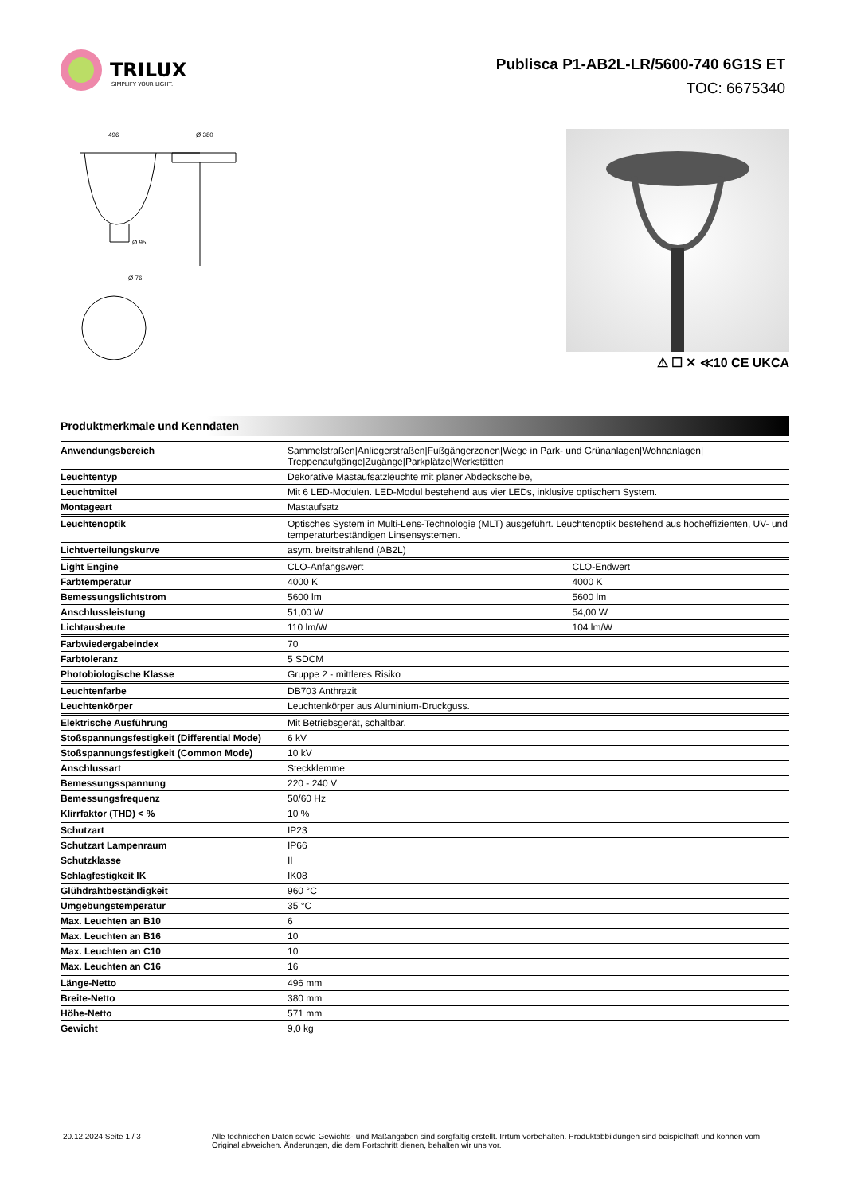TRILUX
SIMPLIFY YOUR LIGHT.
Publisca P1-AB2L-LR/5600-740 6G1S ET
TOC: 6675340
496
Ø 380
Ø 95
Ø 76
⚠ ☐ ✕ ≪10 CE UKCA
Produktmerkmale und Kenndaten
| Anwendungsbereich | Sammelstraßen/Anliegerstraßen/Fußgängerzonen/Wege in Park- und Grünanlagen/Wohnanlagen/ Treppenaufgänge/Zugänge/Parkplätze/Werkstätten | |
| Leuchtentyp | Dekorative Mastaufsatzleuchte mit planer Abdeckscheibe, | |
| Leuchtmittel | Mit 6 LED-Modulen. LED-Modul bestehend aus vier LEDs, inklusive optischem System. | |
| Montageart | Mastaufsatz | |
| Leuchtenoptik | Optisches System in Multi-Lens-Technologie (MLT) ausgeführt. Leuchtenoptik bestehend aus hocheffizienten, UV- und temperaturbeständigen Linsensystemen. | |
| Lichtverteilungskurve | asym. breitstrahlend (AB2L) | |
| Light Engine | CLO-Anfangswert | CLO-Endwert |
| Farbtemperatur | 4000 K | 4000 K |
| Bemessungslichtstrom | 5600 lm | 5600 lm |
| Anschlussleistung | 51,00 W | 54,00 W |
| Lichtausbeute | 110 lm/W | 104 lm/W |
| Farbwiedergabeindex | 70 | |
| Farbtoleranz | 5 SDCM | |
| Photobiologische Klasse | Gruppe 2 - mittleres Risiko | |
| Leuchtenfarbe | DB703 Anthrazit | |
| Leuchtenkörper | Leuchtenkörper aus Aluminium-Druckguss. | |
| Elektrische Ausführung | Mit Betriebsgerät, schaltbar. | |
| Stoßspannungsfestigkeit (Differential Mode) | 6 kV | |
| Stoßspannungsfestigkeit (Common Mode) | 10 kV | |
| Anschlussart | Steckklemme | |
| Bemessungsspannung | 220 - 240 V | |
| Bemessungsfrequenz | 50/60 Hz | |
| Klirrfaktor (THD) < % | 10 % | |
| Schutzart | IP23 | |
| Schutzart Lampenraum | IP66 | |
| Schutzklasse | II | |
| Schlagfestigkeit IK | IK08 | |
| Glühdrahtbeständigkeit | 960 °C | |
| Umgebungstemperatur | 35 °C | |
| Max. Leuchten an B10 | 6 | |
| Max. Leuchten an B16 | 10 | |
| Max. Leuchten an C10 | 10 | |
| Max. Leuchten an C16 | 16 | |
| Länge-Netto | 496 mm | |
| Breite-Netto | 380 mm | |
| Höhe-Netto | 571 mm | |
| Gewicht | 9,0 kg | |
20.12.2024 Seite 1 / 3 Alle technischen Daten sowie Gewichts- und Maßangaben sind sorgfältig erstellt. Irrtum vorbehalten. Produktabbildungen sind beispielhaft und können vom Original abweichen. Änderungen, die dem Fortschritt dienen, behalten wir uns vor.